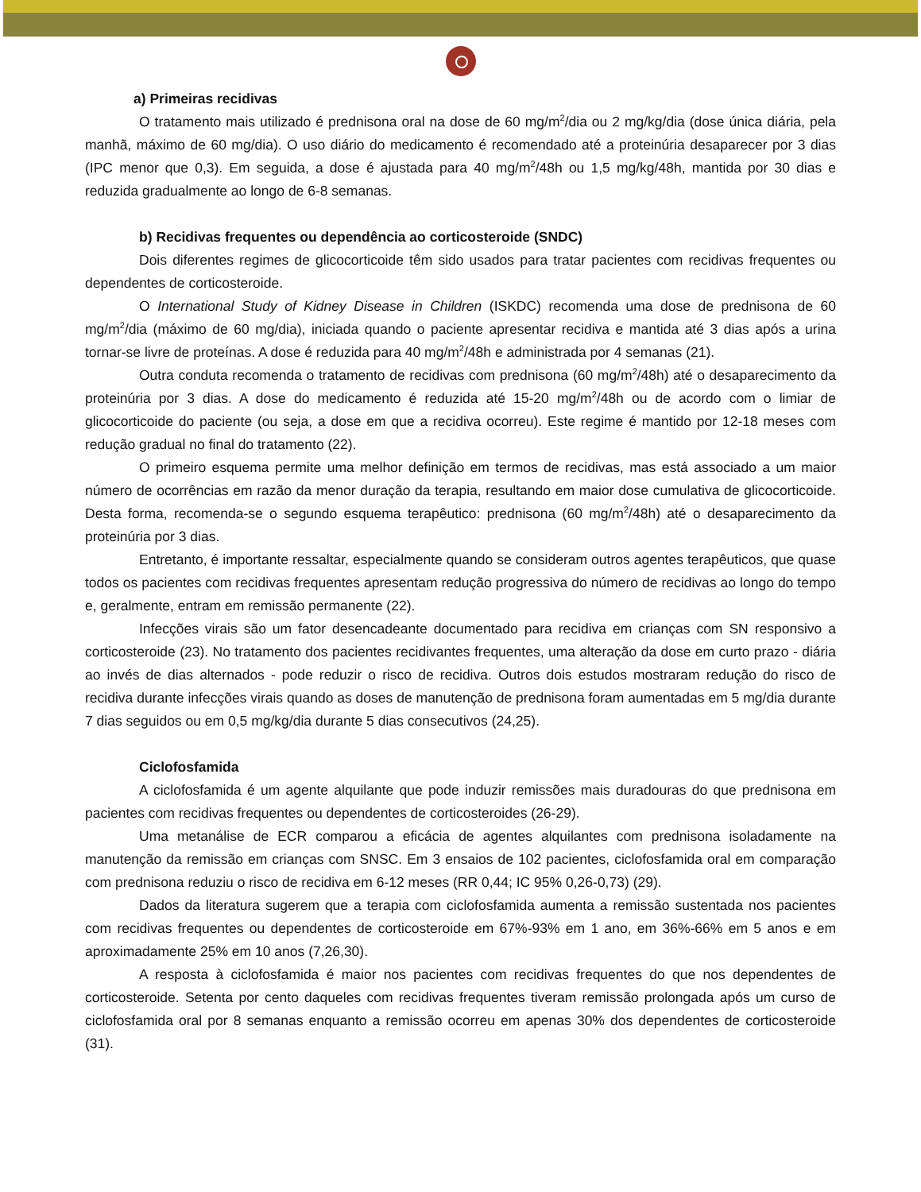a) Primeiras recidivas
O tratamento mais utilizado é prednisona oral na dose de 60 mg/m<sup>2</sup>/dia ou 2 mg/kg/dia (dose única diária, pela manhã, máximo de 60 mg/dia). O uso diário do medicamento é recomendado até a proteinúria desaparecer por 3 dias (IPC menor que 0,3). Em seguida, a dose é ajustada para 40 mg/m<sup>2</sup>/48h ou 1,5 mg/kg/48h, mantida por 30 dias e reduzida gradualmente ao longo de 6-8 semanas.
b) Recidivas frequentes ou dependência ao corticosteroide (SNDC)
Dois diferentes regimes de glicocorticoide têm sido usados para tratar pacientes com recidivas frequentes ou dependentes de corticosteroide.
O International Study of Kidney Disease in Children (ISKDC) recomenda uma dose de prednisona de 60 mg/m<sup>2</sup>/dia (máximo de 60 mg/dia), iniciada quando o paciente apresentar recidiva e mantida até 3 dias após a urina tornar-se livre de proteínas. A dose é reduzida para 40 mg/m<sup>2</sup>/48h e administrada por 4 semanas (21).
Outra conduta recomenda o tratamento de recidivas com prednisona (60 mg/m<sup>2</sup>/48h) até o desaparecimento da proteinúria por 3 dias. A dose do medicamento é reduzida até 15-20 mg/m<sup>2</sup>/48h ou de acordo com o limiar de glicocorticoide do paciente (ou seja, a dose em que a recidiva ocorreu). Este regime é mantido por 12-18 meses com redução gradual no final do tratamento (22).
O primeiro esquema permite uma melhor definição em termos de recidivas, mas está associado a um maior número de ocorrências em razão da menor duração da terapia, resultando em maior dose cumulativa de glicocorticoide. Desta forma, recomenda-se o segundo esquema terapêutico: prednisona (60 mg/m<sup>2</sup>/48h) até o desaparecimento da proteinúria por 3 dias.
Entretanto, é importante ressaltar, especialmente quando se consideram outros agentes terapêuticos, que quase todos os pacientes com recidivas frequentes apresentam redução progressiva do número de recidivas ao longo do tempo e, geralmente, entram em remissão permanente (22).
Infecções virais são um fator desencadeante documentado para recidiva em crianças com SN responsivo a corticosteroide (23). No tratamento dos pacientes recidivantes frequentes, uma alteração da dose em curto prazo - diária ao invés de dias alternados - pode reduzir o risco de recidiva. Outros dois estudos mostraram redução do risco de recidiva durante infecções virais quando as doses de manutenção de prednisona foram aumentadas em 5 mg/dia durante 7 dias seguidos ou em 0,5 mg/kg/dia durante 5 dias consecutivos (24,25).
Ciclofosfamida
A ciclofosfamida é um agente alquilante que pode induzir remissões mais duradouras do que prednisona em pacientes com recidivas frequentes ou dependentes de corticosteroides (26-29).
Uma metanálise de ECR comparou a eficácia de agentes alquilantes com prednisona isoladamente na manutenção da remissão em crianças com SNSC. Em 3 ensaios de 102 pacientes, ciclofosfamida oral em comparação com prednisona reduziu o risco de recidiva em 6-12 meses (RR 0,44; IC 95% 0,26-0,73) (29).
Dados da literatura sugerem que a terapia com ciclofosfamida aumenta a remissão sustentada nos pacientes com recidivas frequentes ou dependentes de corticosteroide em 67%-93% em 1 ano, em 36%-66% em 5 anos e em aproximadamente 25% em 10 anos (7,26,30).
A resposta à ciclofosfamida é maior nos pacientes com recidivas frequentes do que nos dependentes de corticosteroide. Setenta por cento daqueles com recidivas frequentes tiveram remissão prolongada após um curso de ciclofosfamida oral por 8 semanas enquanto a remissão ocorreu em apenas 30% dos dependentes de corticosteroide (31).